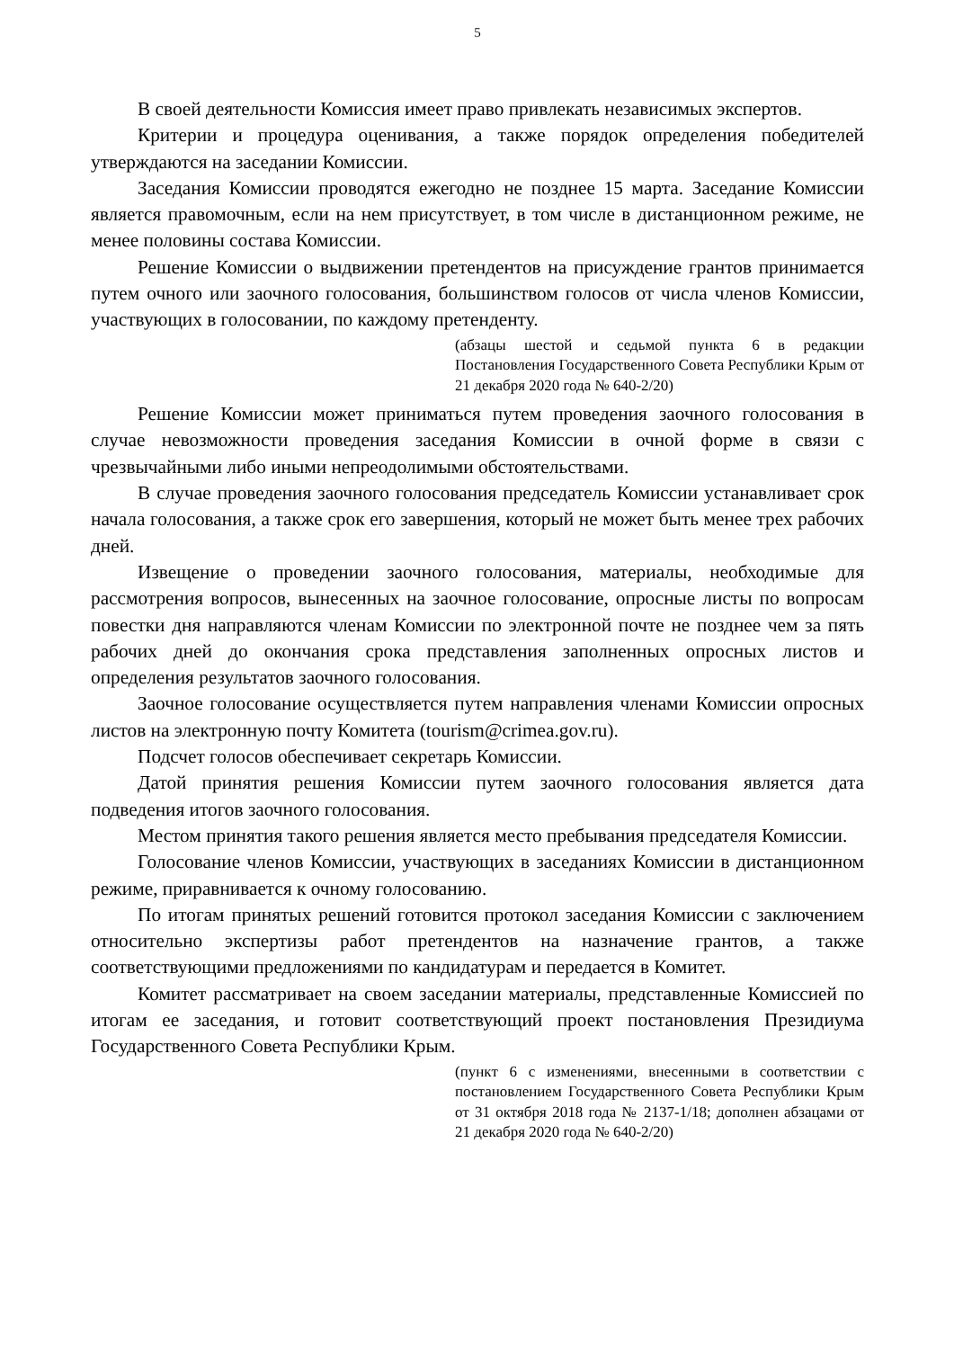5
В своей деятельности Комиссия имеет право привлекать независимых экспертов.
Критерии и процедура оценивания, а также порядок определения победителей утверждаются на заседании Комиссии.
Заседания Комиссии проводятся ежегодно не позднее 15 марта. Заседание Комиссии является правомочным, если на нем присутствует, в том числе в дистанционном режиме, не менее половины состава Комиссии.
Решение Комиссии о выдвижении претендентов на присуждение грантов принимается путем очного или заочного голосования, большинством голосов от числа членов Комиссии, участвующих в голосовании, по каждому претенденту.
(абзацы шестой и седьмой пункта 6 в редакции Постановления Государственного Совета Республики Крым от 21 декабря 2020 года № 640-2/20)
Решение Комиссии может приниматься путем проведения заочного голосования в случае невозможности проведения заседания Комиссии в очной форме в связи с чрезвычайными либо иными непреодолимыми обстоятельствами.
В случае проведения заочного голосования председатель Комиссии устанавливает срок начала голосования, а также срок его завершения, который не может быть менее трех рабочих дней.
Извещение о проведении заочного голосования, материалы, необходимые для рассмотрения вопросов, вынесенных на заочное голосование, опросные листы по вопросам повестки дня направляются членам Комиссии по электронной почте не позднее чем за пять рабочих дней до окончания срока представления заполненных опросных листов и определения результатов заочного голосования.
Заочное голосование осуществляется путем направления членами Комиссии опросных листов на электронную почту Комитета (tourism@crimea.gov.ru).
Подсчет голосов обеспечивает секретарь Комиссии.
Датой принятия решения Комиссии путем заочного голосования является дата подведения итогов заочного голосования.
Местом принятия такого решения является место пребывания председателя Комиссии.
Голосование членов Комиссии, участвующих в заседаниях Комиссии в дистанционном режиме, приравнивается к очному голосованию.
По итогам принятых решений готовится протокол заседания Комиссии с заключением относительно экспертизы работ претендентов на назначение грантов, а также соответствующими предложениями по кандидатурам и передается в Комитет.
Комитет рассматривает на своем заседании материалы, представленные Комиссией по итогам ее заседания, и готовит соответствующий проект постановления Президиума Государственного Совета Республики Крым.
(пункт 6 с изменениями, внесенными в соответствии с постановлением Государственного Совета Республики Крым от 31 октября 2018 года № 2137-1/18; дополнен абзацами от 21 декабря 2020 года № 640-2/20)